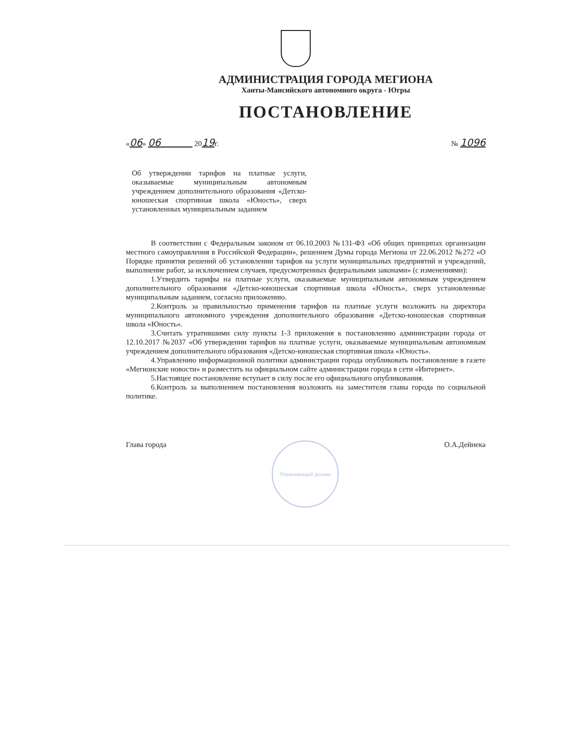АДМИНИСТРАЦИЯ ГОРОДА МЕГИОНА
Ханты-Мансийского автономного округа - Югры
ПОСТАНОВЛЕНИЕ
«06» 06 2019г. № 1096
Об утверждении тарифов на платные услуги, оказываемые муниципальным автономным учреждением дополнительного образования «Детско-юношеская спортивная школа «Юность», сверх установленных муниципальным заданием
В соответствии с Федеральным законом от 06.10.2003 №131-ФЗ «Об общих принципах организации местного самоуправления в Российской Федерации», решением Думы города Мегиона от 22.06.2012 №272 «О Порядке принятия решений об установлении тарифов на услуги муниципальных предприятий и учреждений, выполнение работ, за исключением случаев, предусмотренных федеральными законами» (с изменениями):
1.Утвердить тарифы на платные услуги, оказываемые муниципальным автономным учреждением дополнительного образования «Детско-юношеская спортивная школа «Юность», сверх установленные муниципальным заданием, согласно приложению.
2.Контроль за правильностью применения тарифов на платные услуги возложить на директора муниципального автономного учреждения дополнительного образования «Детско-юношеская спортивная школа «Юность».
3.Считать утратившими силу пункты 1-3 приложения к постановлению администрации города от 12.10.2017 №2037 «Об утверждении тарифов на платные услуги, оказываемые муниципальным автономным учреждением дополнительного образования «Детско-юношеская спортивная школа «Юность».
4.Управлению информационной политики администрации города опубликовать постановление в газете «Мегионские новости» и разместить на официальном сайте администрации города в сети «Интернет».
5.Настоящее постановление вступает в силу после его официального опубликования.
6.Контроль за выполнением постановления возложить на заместителя главы города по социальной политике.
Глава города
Управляющий делами
О.А.Дейнека